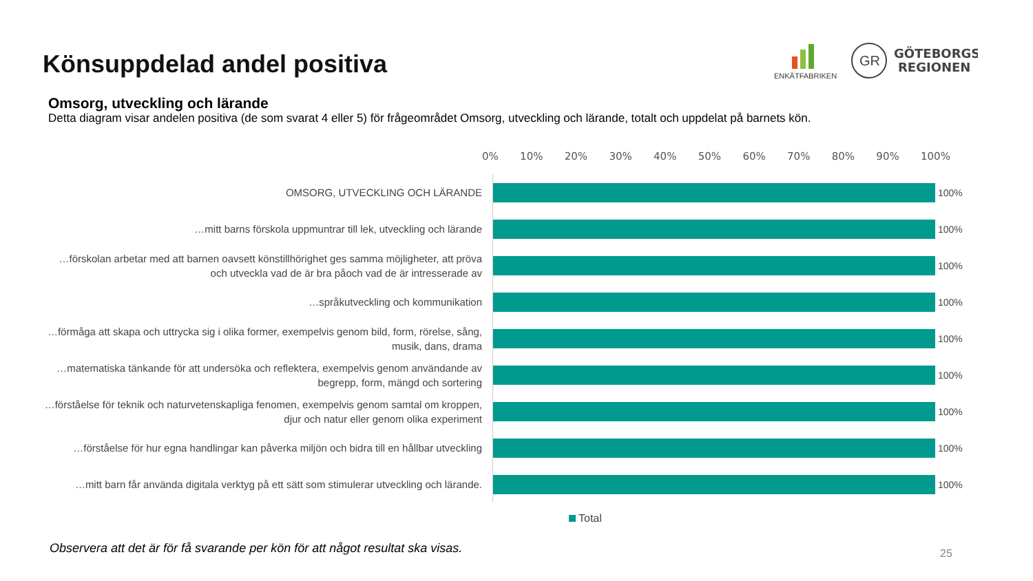Könsuppdelad andel positiva
ENKÄTFABRIKEN
GR
GÖTEBORGS
REGIONEN
Omsorg, utveckling och lärande
Detta diagram visar andelen positiva (de som svarat 4 eller 5) för frågeområdet Omsorg, utveckling och lärande, totalt och uppdelat på barnets kön.
0% 10% 20% 30% 40% 50% 60% 70% 80% 90% 100%
OMSORG, UTVECKLING OCH LÄRANDE
100%
…mitt barns förskola uppmuntrar till lek, utveckling och lärande
100%
…förskolan arbetar med att barnen oavsett könstillhörighet ges samma möjligheter, att pröva och utveckla vad de är bra påoch vad de är intresserade av
100%
…språkutveckling och kommunikation
100%
…förmåga att skapa och uttrycka sig i olika former, exempelvis genom bild, form, rörelse, sång, musik, dans, drama
100%
…matematiska tänkande för att undersöka och reflektera, exempelvis genom användande av begrepp, form, mängd och sortering
100%
…förståelse för teknik och naturvetenskapliga fenomen, exempelvis genom samtal om kroppen, djur och natur eller genom olika experiment
100%
…förståelse för hur egna handlingar kan påverka miljön och bidra till en hållbar utveckling
100%
…mitt barn får använda digitala verktyg på ett sätt som stimulerar utveckling och lärande.
100%
Total
Observera att det är för få svarande per kön för att något resultat ska visas.
25